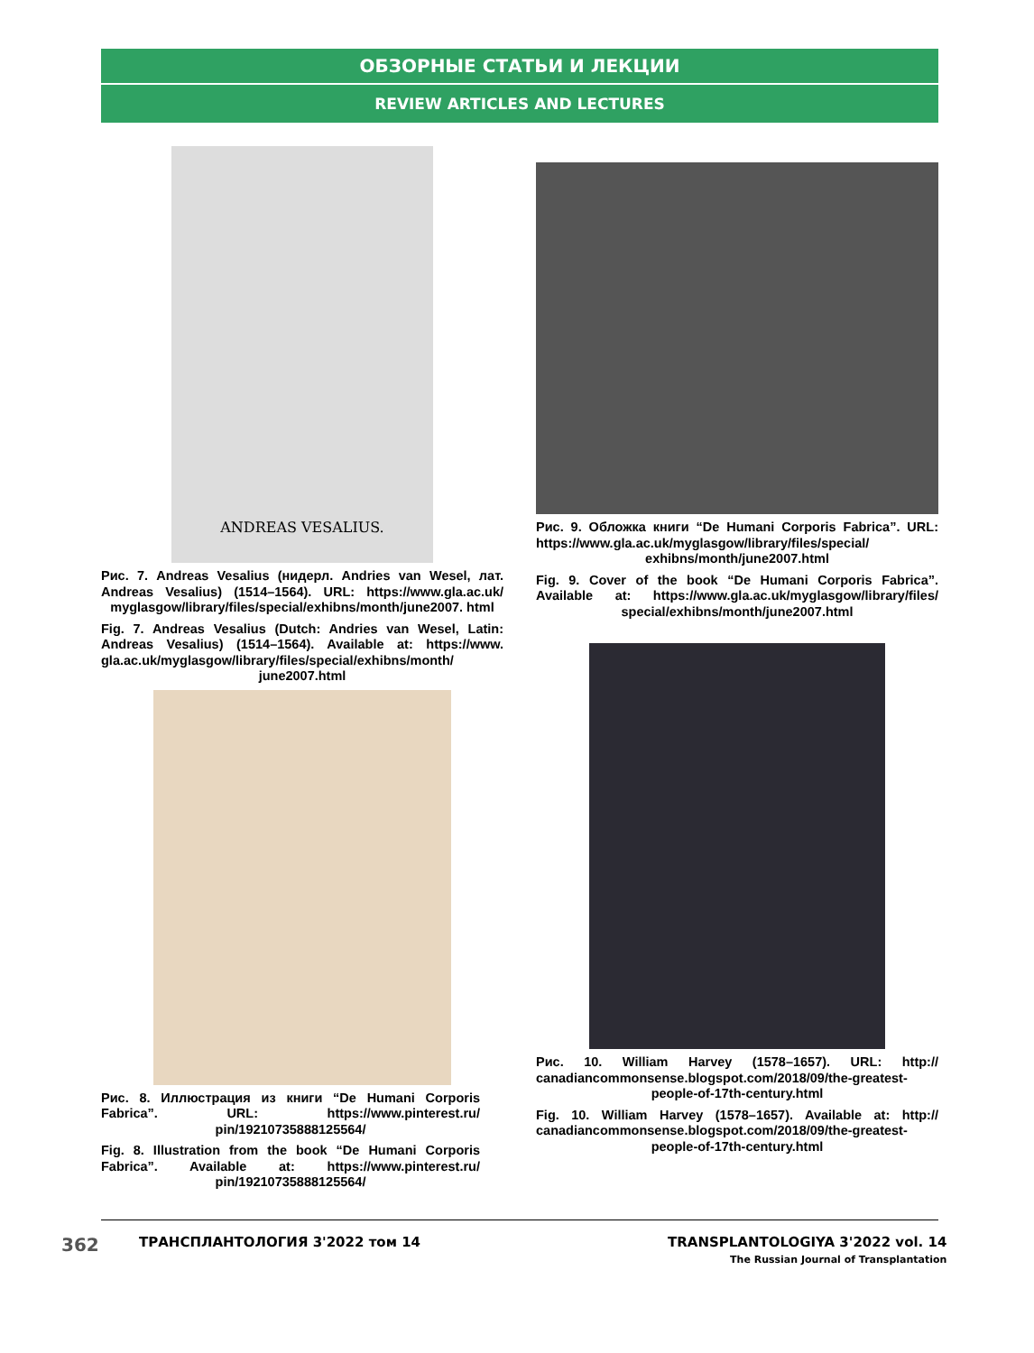ОБЗОРНЫЕ СТАТЬИ И ЛЕКЦИИ
REVIEW ARTICLES AND LECTURES
ANDREAS VESALIUS.
Рис. 7. Andreas Vesalius (нидерл. Andries van Wesel, лат. Andreas Vesalius) (1514–1564). URL: https://www.gla.ac.uk/ myglasgow/library/files/special/exhibns/month/june2007. html
Fig. 7. Andreas Vesalius (Dutch: Andries van Wesel, Latin: Andreas Vesalius) (1514–1564). Available at: https://www. gla.ac.uk/myglasgow/library/files/special/exhibns/month/ june2007.html
Рис. 8. Иллюстрация из книги “De Humani Corporis Fabrica”. URL: https://www.pinterest.ru/ pin/19210735888125564/
Fig. 8. Illustration from the book “De Humani Corporis Fabrica”. Available at: https://www.pinterest.ru/ pin/19210735888125564/
Рис. 9. Обложка книги “De Humani Corporis Fabrica”. URL: https://www.gla.ac.uk/myglasgow/library/files/special/ exhibns/month/june2007.html
Fig. 9. Cover of the book “De Humani Corporis Fabrica”. Available at: https://www.gla.ac.uk/myglasgow/library/files/ special/exhibns/month/june2007.html
Рис. 10. William Harvey (1578–1657). URL: http:// canadiancommonsense.blogspot.com/2018/09/the-greatest- people-of-17th-century.html
Fig. 10. William Harvey (1578–1657). Available at: http:// canadiancommonsense.blogspot.com/2018/09/the-greatest- people-of-17th-century.html
362 ТРАНСПЛАНТОЛОГИЯ 3'2022 том 14
TRANSPLANTOLOGIYA 3'2022 vol. 14
The Russian Journal of Transplantation